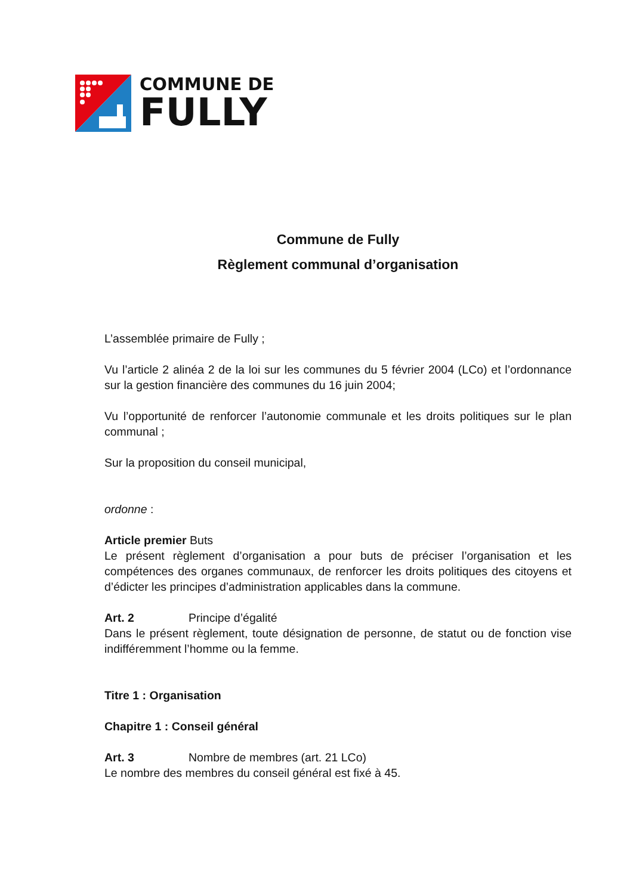COMMUNE DE
FULLY
Commune de Fully
Règlement communal d’organisation
L’assemblée primaire de Fully ;
Vu l’article 2 alinéa 2 de la loi sur les communes du 5 février 2004 (LCo) et l’ordonnance sur la gestion financière des communes du 16 juin 2004;
Vu l’opportunité de renforcer l’autonomie communale et les droits politiques sur le plan communal ;
Sur la proposition du conseil municipal,
ordonne :
Article premier Buts
Le présent règlement d’organisation a pour buts de préciser l’organisation et les compétences des organes communaux, de renforcer les droits politiques des citoyens et d’édicter les principes d’administration applicables dans la commune.
Art. 2 Principe d’égalité
Dans le présent règlement, toute désignation de personne, de statut ou de fonction vise indifféremment l’homme ou la femme.
Titre 1 : Organisation
Chapitre 1 : Conseil général
Art. 3 Nombre de membres (art. 21 LCo)
Le nombre des membres du conseil général est fixé à 45.